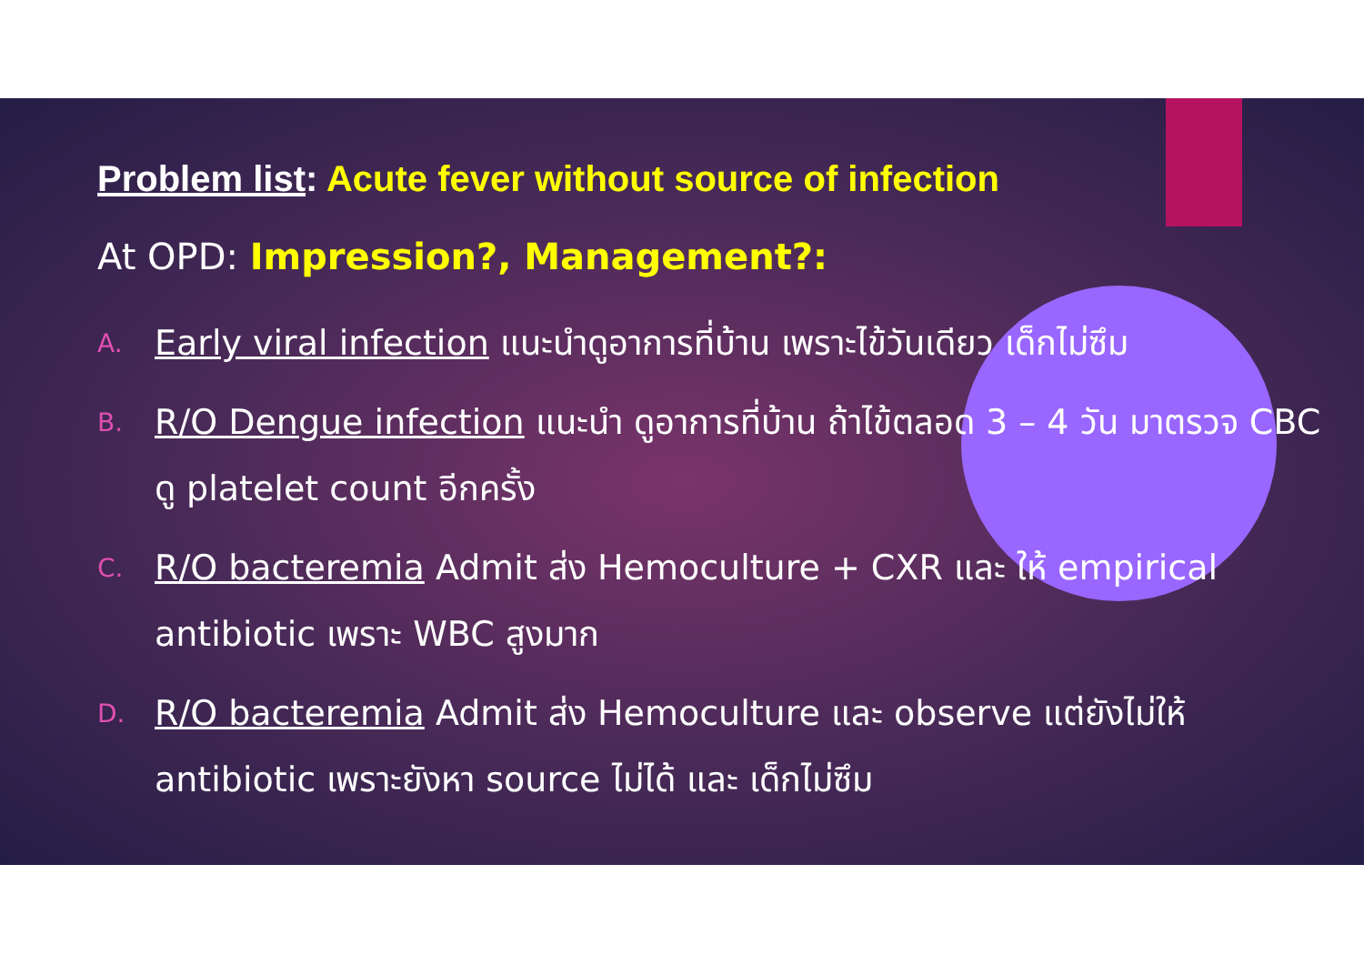Problem list: Acute fever without source of infection
At OPD: Impression?, Management?:
A. Early viral infection แนะนำดูอาการที่บ้าน เพราะไข้วันเดียว เด็กไม่ซึม
B. R/O Dengue infection แนะนำ ดูอาการที่บ้าน ถ้าไข้ตลอด 3 – 4 วัน มาตรวจ CBC ดู platelet count อีกครั้ง
C. R/O bacteremia Admit ส่ง Hemoculture + CXR และ ให้ empirical antibiotic เพราะ WBC สูงมาก
D. R/O bacteremia Admit ส่ง Hemoculture และ observe แต่ยังไม่ให้ antibiotic เพราะยังหา source ไม่ได้ และ เด็กไม่ซึม